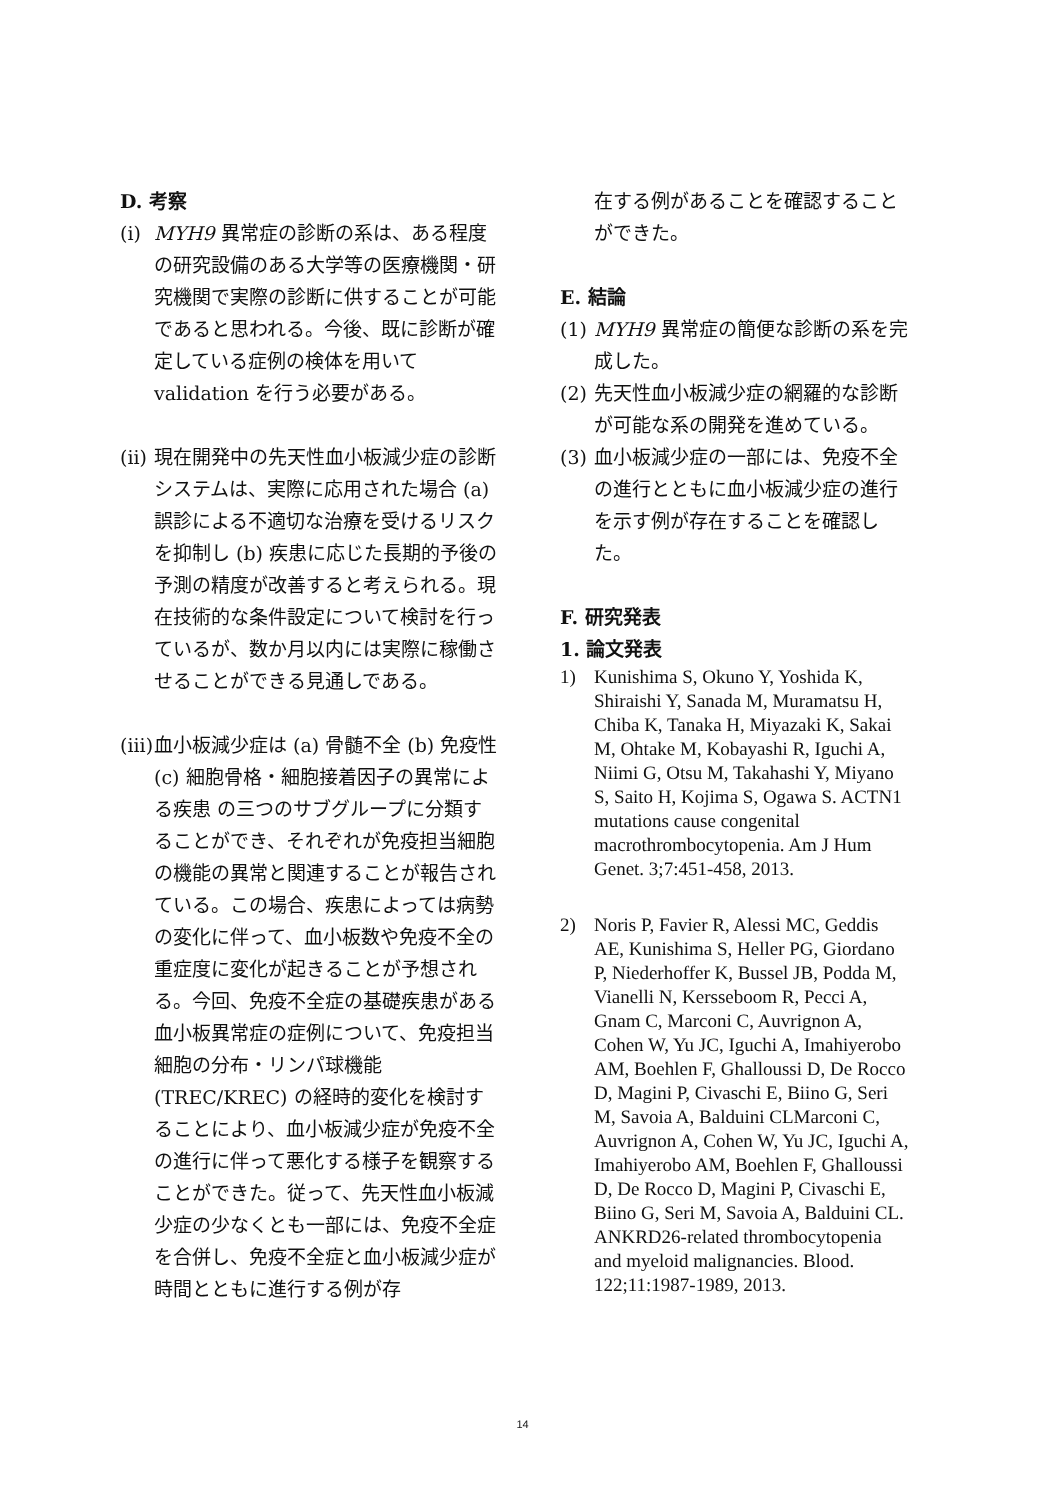D. 考察
(i) MYH9 異常症の診断の系は、ある程度の研究設備のある大学等の医療機関・研究機関で実際の診断に供することが可能であると思われる。今後、既に診断が確定している症例の検体を用いて validation を行う必要がある。
(ii) 現在開発中の先天性血小板減少症の診断システムは、実際に応用された場合 (a) 誤診による不適切な治療を受けるリスクを抑制し (b) 疾患に応じた長期的予後の予測の精度が改善すると考えられる。現在技術的な条件設定について検討を行っているが、数か月以内には実際に稼働させることができる見通しである。
(iii) 血小板減少症は (a) 骨髄不全 (b) 免疫性 (c) 細胞骨格・細胞接着因子の異常による疾患 の三つのサブグループに分類することができ、それぞれが免疫担当細胞の機能の異常と関連することが報告されている。この場合、疾患によっては病勢の変化に伴って、血小板数や免疫不全の重症度に変化が起きることが予想される。今回、免疫不全症の基礎疾患がある血小板異常症の症例について、免疫担当細胞の分布・リンパ球機能 (TREC/KREC) の経時的変化を検討することにより、血小板減少症が免疫不全の進行に伴って悪化する様子を観察することができた。従って、先天性血小板減少症の少なくとも一部には、免疫不全症を合併し、免疫不全症と血小板減少症が時間とともに進行する例が存
在する例があることを確認することができた。
E. 結論
(1) MYH9 異常症の簡便な診断の系を完成した。
(2) 先天性血小板減少症の網羅的な診断が可能な系の開発を進めている。
(3) 血小板減少症の一部には、免疫不全の進行とともに血小板減少症の進行を示す例が存在することを確認した。
F. 研究発表
1. 論文発表
1) Kunishima S, Okuno Y, Yoshida K, Shiraishi Y, Sanada M, Muramatsu H, Chiba K, Tanaka H, Miyazaki K, Sakai M, Ohtake M, Kobayashi R, Iguchi A, Niimi G, Otsu M, Takahashi Y, Miyano S, Saito H, Kojima S, Ogawa S. ACTN1 mutations cause congenital macrothrombocytopenia. Am J Hum Genet. 3;7:451-458, 2013.
2) Noris P, Favier R, Alessi MC, Geddis AE, Kunishima S, Heller PG, Giordano P, Niederhoffer K, Bussel JB, Podda M, Vianelli N, Kersseboom R, Pecci A, Gnam C, Marconi C, Auvrignon A, Cohen W, Yu JC, Iguchi A, Imahiyerobo AM, Boehlen F, Ghalloussi D, De Rocco D, Magini P, Civaschi E, Biino G, Seri M, Savoia A, Balduini CLMarconi C, Auvrignon A, Cohen W, Yu JC, Iguchi A, Imahiyerobo AM, Boehlen F, Ghalloussi D, De Rocco D, Magini P, Civaschi E, Biino G, Seri M, Savoia A, Balduini CL. ANKRD26-related thrombocytopenia and myeloid malignancies. Blood. 122;11:1987-1989, 2013.
14